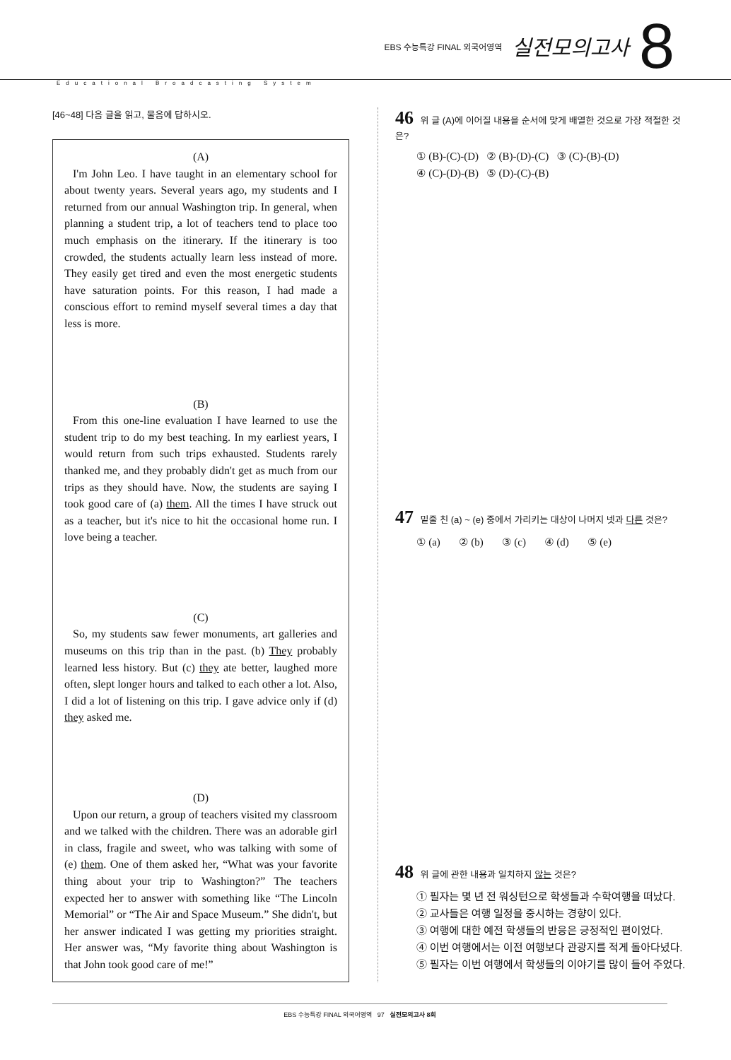EBS 수능특강 FINAL 외국어영역 실전모의고사 8
Educational Broadcasting System
[46~48] 다음 글을 읽고, 물음에 답하시오.
(A)
I'm John Leo. I have taught in an elementary school for about twenty years. Several years ago, my students and I returned from our annual Washington trip. In general, when planning a student trip, a lot of teachers tend to place too much emphasis on the itinerary. If the itinerary is too crowded, the students actually learn less instead of more. They easily get tired and even the most energetic students have saturation points. For this reason, I had made a conscious effort to remind myself several times a day that less is more.
(B)
From this one-line evaluation I have learned to use the student trip to do my best teaching. In my earliest years, I would return from such trips exhausted. Students rarely thanked me, and they probably didn't get as much from our trips as they should have. Now, the students are saying I took good care of (a) them. All the times I have struck out as a teacher, but it's nice to hit the occasional home run. I love being a teacher.
(C)
So, my students saw fewer monuments, art galleries and museums on this trip than in the past. (b) They probably learned less history. But (c) they ate better, laughed more often, slept longer hours and talked to each other a lot. Also, I did a lot of listening on this trip. I gave advice only if (d) they asked me.
(D)
Upon our return, a group of teachers visited my classroom and we talked with the children. There was an adorable girl in class, fragile and sweet, who was talking with some of (e) them. One of them asked her, “What was your favorite thing about your trip to Washington?” The teachers expected her to answer with something like “The Lincoln Memorial” or “The Air and Space Museum.” She didn't, but her answer indicated I was getting my priorities straight. Her answer was, “My favorite thing about Washington is that John took good care of me!”
46 위 글 (A)에 이어질 내용을 순서에 맞게 배열한 것으로 가장 적절한 것은?
① (B)-(C)-(D) ② (B)-(D)-(C) ③ (C)-(B)-(D)
④ (C)-(D)-(B) ⑤ (D)-(C)-(B)
47 밑줄 친 (a) ~ (e) 중에서 가리키는 대상이 나머지 넷과 다른 것은?
① (a) ② (b) ③ (c) ④ (d) ⑤ (e)
48 위 글에 관한 내용과 일치하지 않는 것은?
① 필자는 몇 년 전 워싱턴으로 학생들과 수학여행을 떠났다.
② 교사들은 여행 일정을 중시하는 경향이 있다.
③ 여행에 대한 예전 학생들의 반응은 긍정적인 편이었다.
④ 이번 여행에서는 이전 여행보다 관광지를 적게 돌아다녔다.
⑤ 필자는 이번 여행에서 학생들의 이야기를 많이 들어 주었다.
EBS 수능특강 FINAL 외국어영역 97 실전모의고사 8회